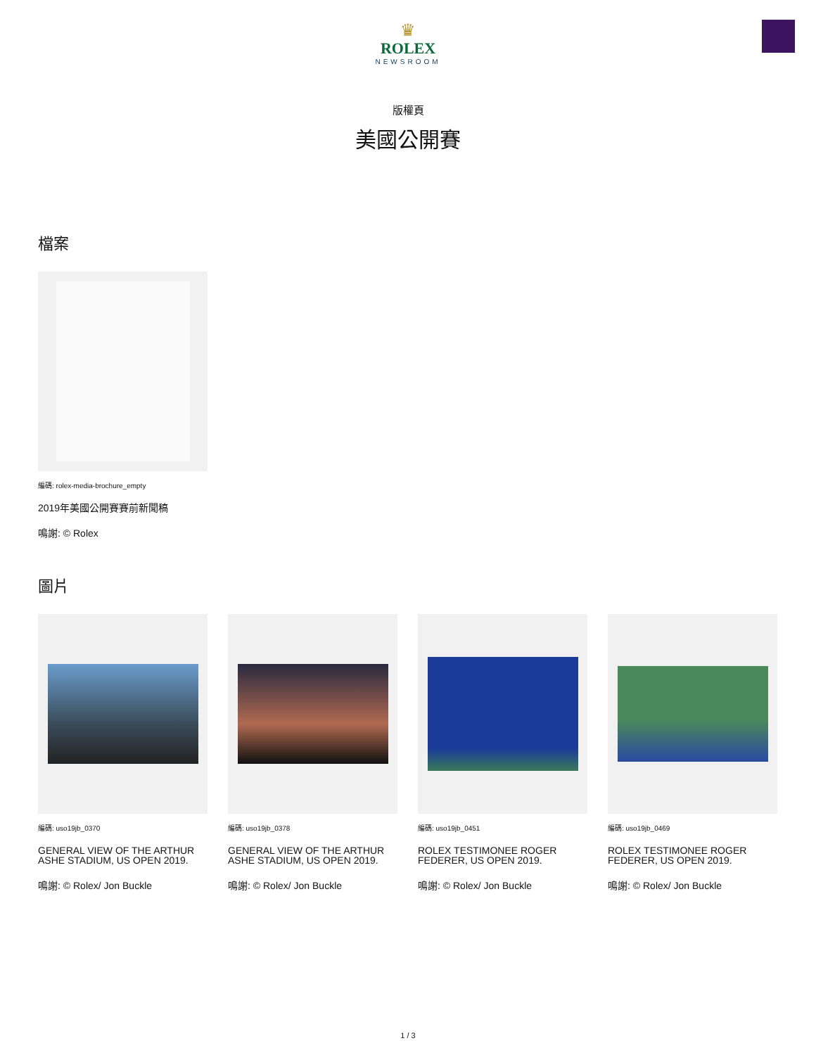♛
ROLEX
NEWSROOM
版權頁
美國公開賽
檔案
編碼: rolex-media-brochure_empty
2019年美國公開賽賽前新聞稿
鳴謝: © Rolex
圖片
編碼: uso19jb_0370
GENERAL VIEW OF THE ARTHUR ASHE STADIUM, US OPEN 2019.
鳴謝: © Rolex/ Jon Buckle
編碼: uso19jb_0378
GENERAL VIEW OF THE ARTHUR ASHE STADIUM, US OPEN 2019.
鳴謝: © Rolex/ Jon Buckle
編碼: uso19jb_0451
ROLEX TESTIMONEE ROGER FEDERER, US OPEN 2019.
鳴謝: © Rolex/ Jon Buckle
編碼: uso19jb_0469
ROLEX TESTIMONEE ROGER FEDERER, US OPEN 2019.
鳴謝: © Rolex/ Jon Buckle
1 / 3